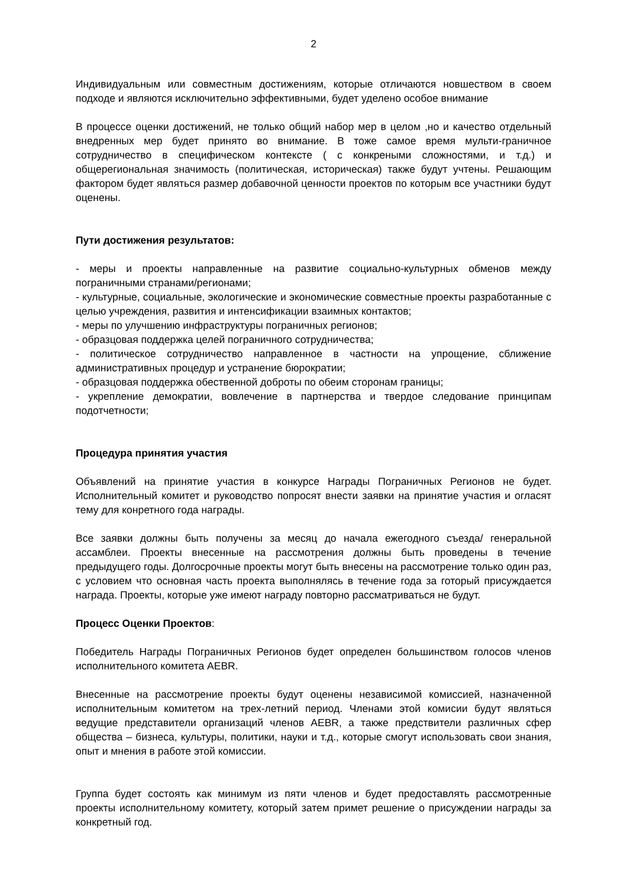2
Индивидуальным или совместным достижениям, которые отличаются новшеством в своем подходе и являются исключительно эффективными, будет уделено особое внимание
В процессе оценки достижений, не только общий набор мер в целом ,но и качество отдельный внедренных мер будет принято во внимание. В тоже самое время мульти-граничное сотрудничество в специфическом контексте ( с конкреными сложностями, и т.д.) и общерегиональная значимость (политическая, историческая) также будут учтены. Решающим фактором будет являться размер добавочной ценности проектов по которым все участники будут оценены.
Пути достижения результатов:
- меры и проекты направленные на развитие социально-культурных обменов между пограничными странами/регионами;
- культурные, социальные, экологические и экономические совместные проекты разработанные с целью учреждения, развития и интенсификации взаимных контактов;
- меры по улучшению инфраструктуры пограничных регионов;
- образцовая поддержка целей пограничного сотрудничества;
- политическое сотрудничество направленное в частности на упрощение, сближение административных процедур и устранение бюрократии;
- образцовая поддержка обественной доброты по обеим сторонам границы;
- укрепление демократии, вовлечение в партнерства и твердое следование принципам подотчетности;
Процедура принятия участия
Объявлений на принятие участия в конкурсе Награды Пограничных Регионов не будет. Исполнительный комитет и руководство попросят внести заявки на принятие участия и огласят тему для конретного года награды.
Все заявки должны быть получены за месяц до начала ежегодного съезда/ генеральной ассамблеи. Проекты внесенные на рассмотрения должны быть проведены в течение предыдущего годы. Долгосрочные проекты могут быть внесены на рассмотрение только один раз, с условием что основная часть проекта выполнялясь в течение года за готорый присуждается награда. Проекты, которые уже имеют награду повторно рассматриваться не будут.
Процесс Оценки Проектов:
Победитель Награды Пограничных Регионов будет определен большинством голосов членов исполнительного комитета AEBR.
Внесенные на рассмотрение проекты будут оценены независимой комиссией, назначенной исполнительным комитетом на трех-летний период. Членами этой комисии будут являться ведущие представители организаций членов AEBR, а также предствители различных сфер общества – бизнеса, культуры, политики, науки и т.д., которые смогут использовать свои знания, опыт и мнения в работе этой комиссии.
Группа будет состоять как минимум из пяти членов и будет предоставлять рассмотренные проекты исполнительному комитету, который затем примет решение о присуждении награды за конкретный год.